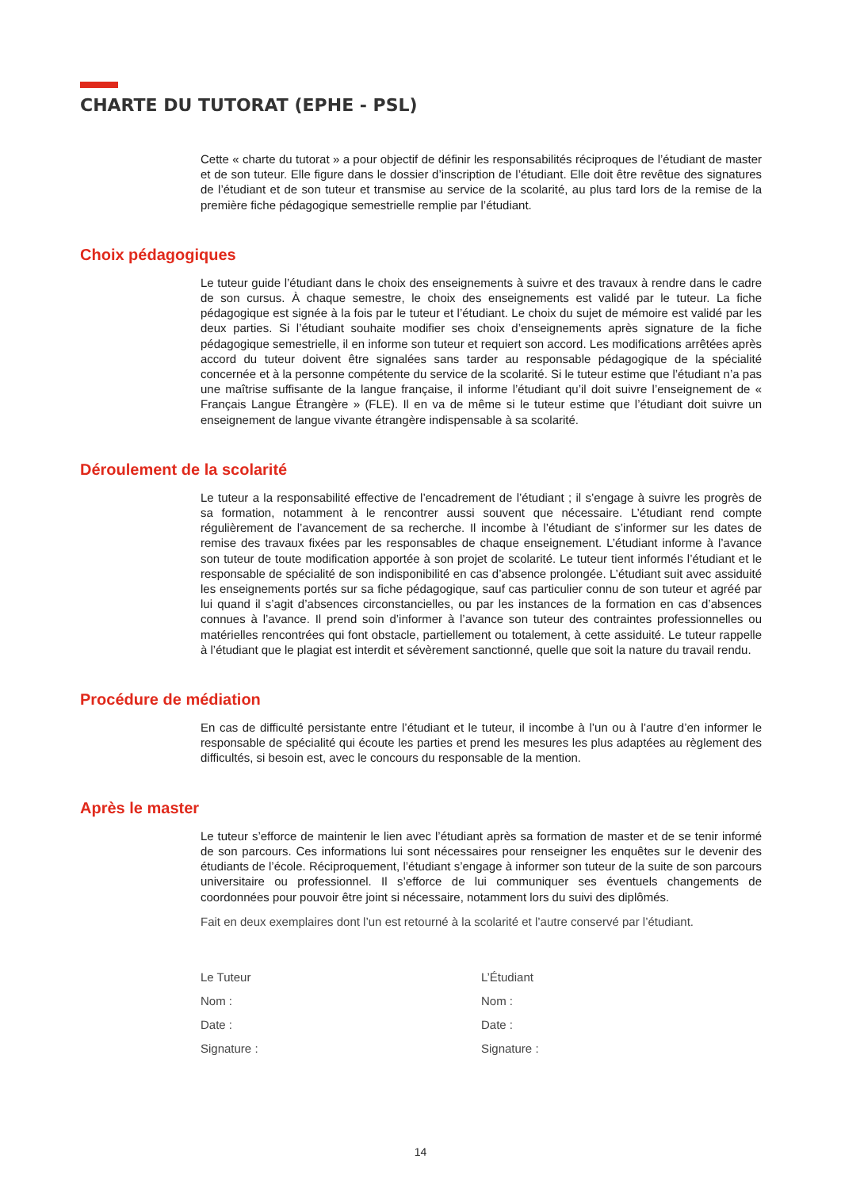CHARTE DU TUTORAT (EPHE - PSL)
Cette « charte du tutorat » a pour objectif de définir les responsabilités réciproques de l’étudiant de master et de son tuteur. Elle figure dans le dossier d’inscription de l’étudiant. Elle doit être revêtue des signatures de l’étudiant et de son tuteur et transmise au service de la scolarité, au plus tard lors de la remise de la première fiche pédagogique semestrielle remplie par l’étudiant.
Choix pédagogiques
Le tuteur guide l’étudiant dans le choix des enseignements à suivre et des travaux à rendre dans le cadre de son cursus. À chaque semestre, le choix des enseignements est validé par le tuteur. La fiche pédagogique est signée à la fois par le tuteur et l’étudiant. Le choix du sujet de mémoire est validé par les deux parties. Si l’étudiant souhaite modifier ses choix d’enseignements après signature de la fiche pédagogique semestrielle, il en informe son tuteur et requiert son accord. Les modifications arrêtées après accord du tuteur doivent être signalées sans tarder au responsable pédagogique de la spécialité concernée et à la personne compétente du service de la scolarité. Si le tuteur estime que l’étudiant n’a pas une maîtrise suffisante de la langue française, il informe l’étudiant qu’il doit suivre l’enseignement de « Français Langue Étrangère » (FLE). Il en va de même si le tuteur estime que l’étudiant doit suivre un enseignement de langue vivante étrangère indispensable à sa scolarité.
Déroulement de la scolarité
Le tuteur a la responsabilité effective de l’encadrement de l’étudiant ; il s’engage à suivre les progrès de sa formation, notamment à le rencontrer aussi souvent que nécessaire. L’étudiant rend compte régulièrement de l’avancement de sa recherche. Il incombe à l’étudiant de s’informer sur les dates de remise des travaux fixées par les responsables de chaque enseignement. L’étudiant informe à l’avance son tuteur de toute modification apportée à son projet de scolarité. Le tuteur tient informés l’étudiant et le responsable de spécialité de son indisponibilité en cas d’absence prolongée. L’étudiant suit avec assiduité les enseignements portés sur sa fiche pédagogique, sauf cas particulier connu de son tuteur et agréé par lui quand il s’agit d’absences circonstancielles, ou par les instances de la formation en cas d’absences connues à l’avance. Il prend soin d’informer à l’avance son tuteur des contraintes professionnelles ou matérielles rencontrées qui font obstacle, partiellement ou totalement, à cette assiduité. Le tuteur rappelle à l’étudiant que le plagiat est interdit et sévèrement sanctionné, quelle que soit la nature du travail rendu.
Procédure de médiation
En cas de difficulté persistante entre l’étudiant et le tuteur, il incombe à l’un ou à l’autre d’en informer le responsable de spécialité qui écoute les parties et prend les mesures les plus adaptées au règlement des difficultés, si besoin est, avec le concours du responsable de la mention.
Après le master
Le tuteur s’efforce de maintenir le lien avec l’étudiant après sa formation de master et de se tenir informé de son parcours. Ces informations lui sont nécessaires pour renseigner les enquêtes sur le devenir des étudiants de l’école. Réciproquement, l’étudiant s’engage à informer son tuteur de la suite de son parcours universitaire ou professionnel. Il s’efforce de lui communiquer ses éventuels changements de coordonnées pour pouvoir être joint si nécessaire, notamment lors du suivi des diplômés.
Fait en deux exemplaires dont l’un est retourné à la scolarité et l’autre conservé par l’étudiant.
Le Tuteur
Nom :
Date :
Signature :
L’Étudiant
Nom :
Date :
Signature :
14